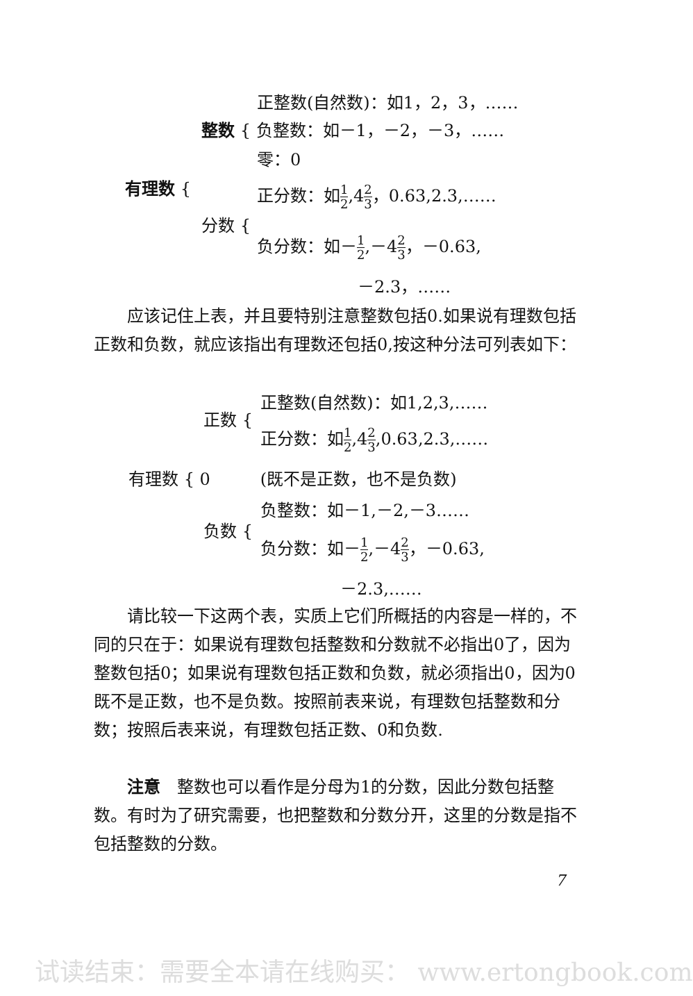正整数(自然数)：如1，2，3，……
整数 { 负整数：如－1，－2，－3，……
零：0
有理数 { 正分数：如1 2,42 3，0.63,2.3,……
分数 {
负分数：如－1 2,－42 3，－0.63,
－2.3，……
　　应该记住上表，并且要特别注意整数包括0.如果说有理数包括正数和负数，就应该指出有理数还包括0,按这种分法可列表如下：
正整数(自然数)：如1,2,3,……
正数 {
正分数：如1 2,42 3,0.63,2.3,……
有理数 { 0　　　(既不是正数，也不是负数)
负整数：如－1,－2,－3……
负数 {
负分数：如－1 2,－42 3，－0.63,
－2.3,……
　　请比较一下这两个表，实质上它们所概括的内容是一样的，不同的只在于：如果说有理数包括整数和分数就不必指出0了，因为整数包括0；如果说有理数包括正数和负数，就必须指出0，因为0既不是正数，也不是负数。按照前表来说，有理数包括整数和分数；按照后表来说，有理数包括正数、0和负数.
　　注意　整数也可以看作是分母为1的分数，因此分数包括整数。有时为了研究需要，也把整数和分数分开，这里的分数是指不包括整数的分数。
7
试读结束：需要全本请在线购买： www.ertongbook.com